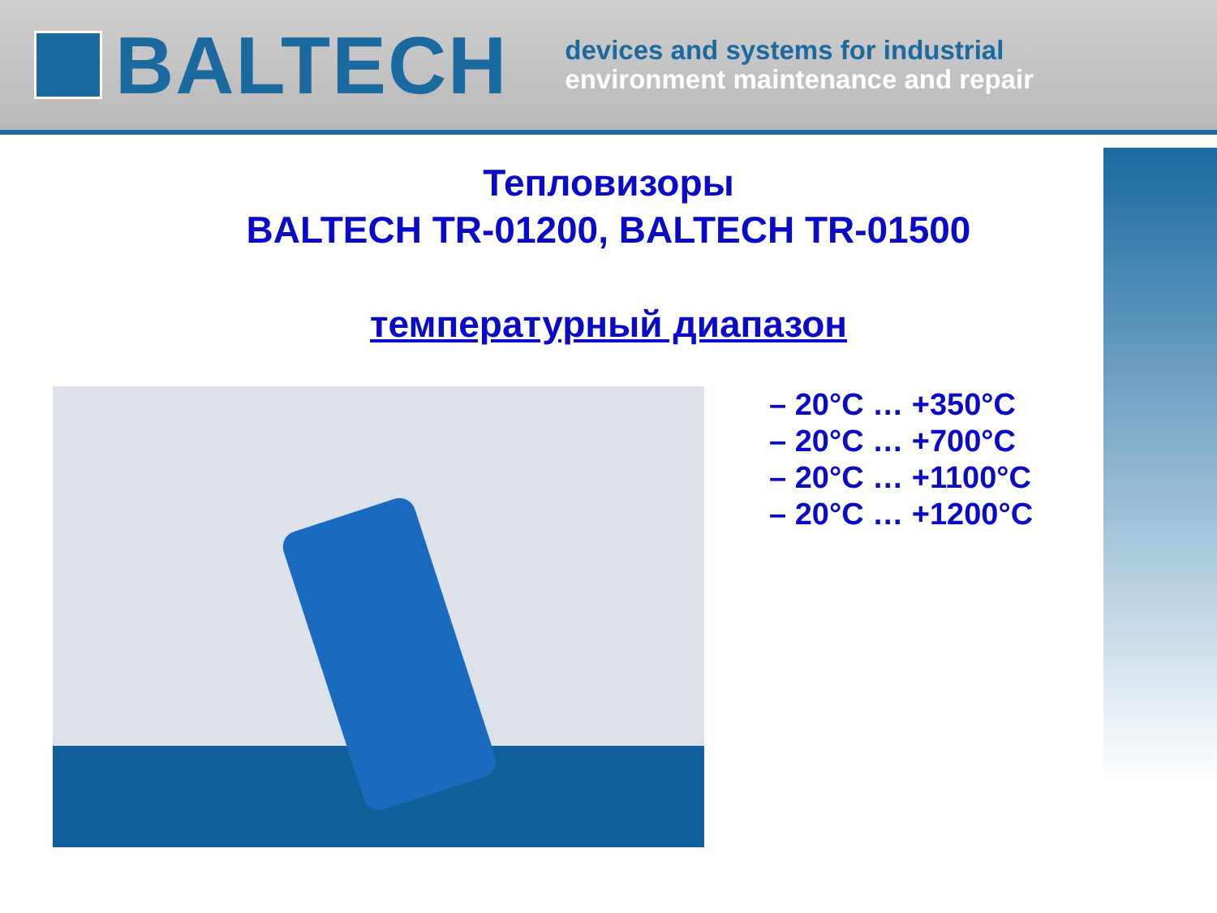BALTECH
devices and systems for industrial
environment maintenance and repair
Тепловизоры
BALTECH TR-01200, BALTECH TR-01500
температурный диапазон
– 20°C … +350°C
– 20°C … +700°C
– 20°C … +1100°C
– 20°C … +1200°C